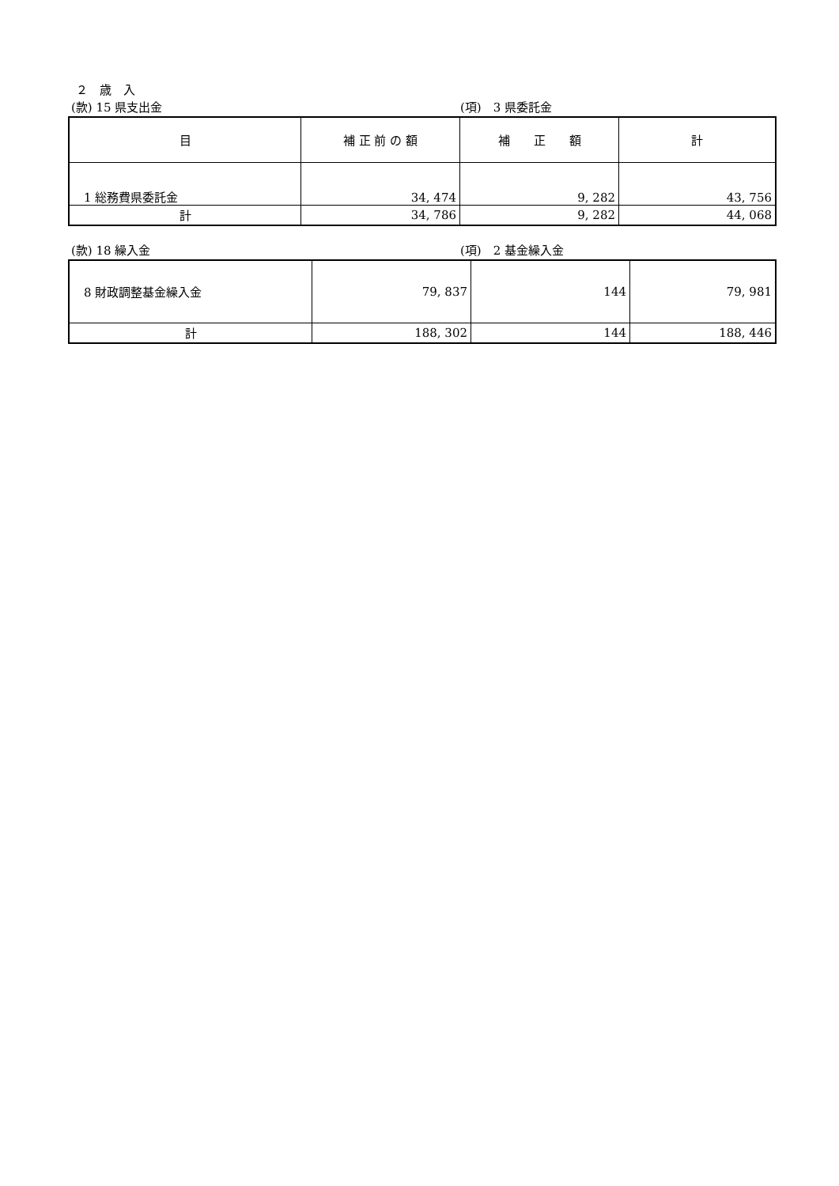２　歳　入
(款) 15 県支出金 (項)　3 県委託金
| 目 | 補 正 前 の 額 | 補 正 額 | 計 |
| --- | --- | --- | --- |
| 1 総務費県委託金 | 34, 474 | 9, 282 | 43, 756 |
| 計 | 34, 786 | 9, 282 | 44, 068 |
(款) 18 繰入金 (項)　2 基金繰入金
| 8 財政調整基金繰入金 | 79, 837 | 144 | 79, 981 |
| 計 | 188, 302 | 144 | 188, 446 |